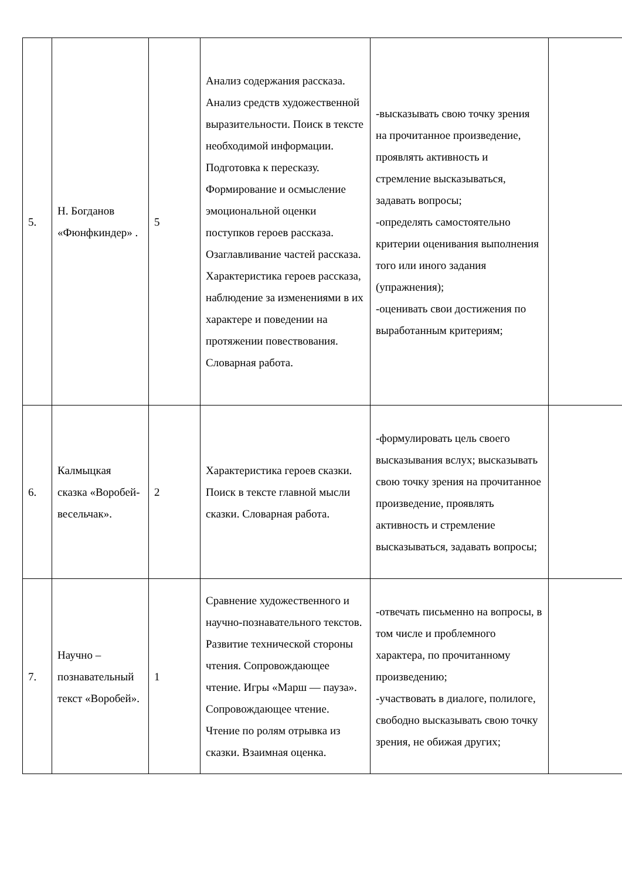| 5. | Н. Богданов «Фюнфкиндер» . | 5 | Анализ содержания рассказа. Анализ средств художественной выразительности. Поиск в тексте необходимой информации. Подготовка к пересказу. Формирование и осмысление эмоциональной оценки поступков героев рассказа. Озаглавливание частей рассказа. Характеристика героев рассказа, наблюдение за изменениями в их характере и поведении на протяжении повествования. Словарная работа. | -высказывать свою точку зрения на прочитанное произведение, проявлять активность и стремление высказываться, задавать вопросы; -определять самостоятельно критерии оценивания выполнения того или иного задания (упражнения); -оценивать свои достижения по выработанным критериям; | |
| 6. | Калмыцкая сказка «Воробей-весельчак». | 2 | Характеристика героев сказки. Поиск в тексте главной мысли сказки. Словарная работа. | -формулировать цель своего высказывания вслух; высказывать свою точку зрения на прочитанное произведение, проявлять активность и стремление высказываться, задавать вопросы; | |
| 7. | Научно – познавательный текст «Воробей». | 1 | Сравнение художественного и научно-познавательного текстов. Развитие технической стороны чтения. Сопровождающее чтение. Игры «Марш — пауза». Сопровождающее чтение. Чтение по ролям отрывка из сказки. Взаимная оценка. | -отвечать письменно на вопросы, в том числе и проблемного характера, по прочитанному произведению; -участвовать в диалоге, полилоге, свободно высказывать свою точку зрения, не обижая других; | |